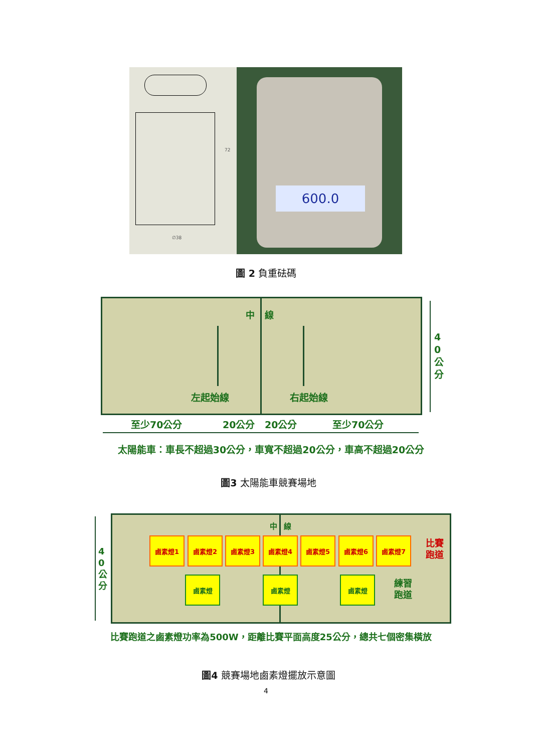∅38
72
600.0
圖 2 負重砝碼
中 線
左起始線 右起始線
4 0 公 分
至少70公分 20公分 20公分 至少70公分
太陽能車：車長不超過30公分，車寬不超過20公分，車高不超過20公分
圖3 太陽能車競賽場地
中 線
4 0 公 分
鹵素燈1 鹵素燈2 鹵素燈3 鹵素燈4 鹵素燈5 鹵素燈6 鹵素燈7
比賽
跑道
鹵素燈 鹵素燈 鹵素燈
練習
跑道
比賽跑道之鹵素燈功率為500W，距離比賽平面高度25公分，總共七個密集橫放
圖4 競賽場地鹵素燈擺放示意圖
4